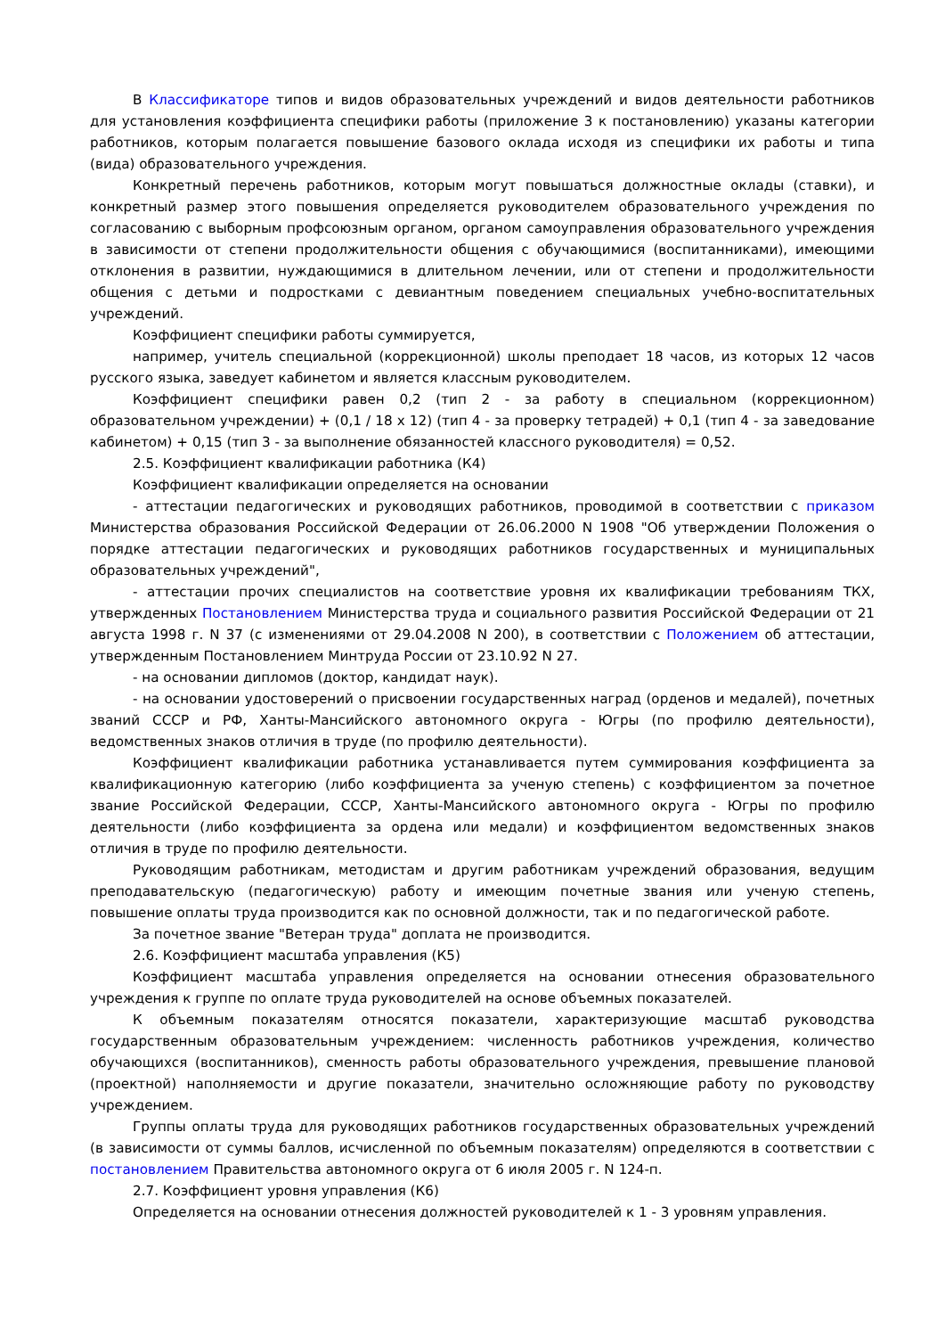В Классификаторе типов и видов образовательных учреждений и видов деятельности работников для установления коэффициента специфики работы (приложение 3 к постановлению) указаны категории работников, которым полагается повышение базового оклада исходя из специфики их работы и типа (вида) образовательного учреждения.
Конкретный перечень работников, которым могут повышаться должностные оклады (ставки), и конкретный размер этого повышения определяется руководителем образовательного учреждения по согласованию с выборным профсоюзным органом, органом самоуправления образовательного учреждения в зависимости от степени продолжительности общения с обучающимися (воспитанниками), имеющими отклонения в развитии, нуждающимися в длительном лечении, или от степени и продолжительности общения с детьми и подростками с девиантным поведением специальных учебно-воспитательных учреждений.
Коэффициент специфики работы суммируется,
например, учитель специальной (коррекционной) школы преподает 18 часов, из которых 12 часов русского языка, заведует кабинетом и является классным руководителем.
Коэффициент специфики равен 0,2 (тип 2 - за работу в специальном (коррекционном) образовательном учреждении) + (0,1 / 18 x 12) (тип 4 - за проверку тетрадей) + 0,1 (тип 4 - за заведование кабинетом) + 0,15 (тип 3 - за выполнение обязанностей классного руководителя) = 0,52.
2.5. Коэффициент квалификации работника (К4)
Коэффициент квалификации определяется на основании
- аттестации педагогических и руководящих работников, проводимой в соответствии с приказом Министерства образования Российской Федерации от 26.06.2000 N 1908 "Об утверждении Положения о порядке аттестации педагогических и руководящих работников государственных и муниципальных образовательных учреждений",
- аттестации прочих специалистов на соответствие уровня их квалификации требованиям ТКХ, утвержденных Постановлением Министерства труда и социального развития Российской Федерации от 21 августа 1998 г. N 37 (с изменениями от 29.04.2008 N 200), в соответствии с Положением об аттестации, утвержденным Постановлением Минтруда России от 23.10.92 N 27.
- на основании дипломов (доктор, кандидат наук).
- на основании удостоверений о присвоении государственных наград (орденов и медалей), почетных званий СССР и РФ, Ханты-Мансийского автономного округа - Югры (по профилю деятельности), ведомственных знаков отличия в труде (по профилю деятельности).
Коэффициент квалификации работника устанавливается путем суммирования коэффициента за квалификационную категорию (либо коэффициента за ученую степень) с коэффициентом за почетное звание Российской Федерации, СССР, Ханты-Мансийского автономного округа - Югры по профилю деятельности (либо коэффициента за ордена или медали) и коэффициентом ведомственных знаков отличия в труде по профилю деятельности.
Руководящим работникам, методистам и другим работникам учреждений образования, ведущим преподавательскую (педагогическую) работу и имеющим почетные звания или ученую степень, повышение оплаты труда производится как по основной должности, так и по педагогической работе.
За почетное звание "Ветеран труда" доплата не производится.
2.6. Коэффициент масштаба управления (К5)
Коэффициент масштаба управления определяется на основании отнесения образовательного учреждения к группе по оплате труда руководителей на основе объемных показателей.
К объемным показателям относятся показатели, характеризующие масштаб руководства государственным образовательным учреждением: численность работников учреждения, количество обучающихся (воспитанников), сменность работы образовательного учреждения, превышение плановой (проектной) наполняемости и другие показатели, значительно осложняющие работу по руководству учреждением.
Группы оплаты труда для руководящих работников государственных образовательных учреждений (в зависимости от суммы баллов, исчисленной по объемным показателям) определяются в соответствии с постановлением Правительства автономного округа от 6 июля 2005 г. N 124-п.
2.7. Коэффициент уровня управления (К6)
Определяется на основании отнесения должностей руководителей к 1 - 3 уровням управления.